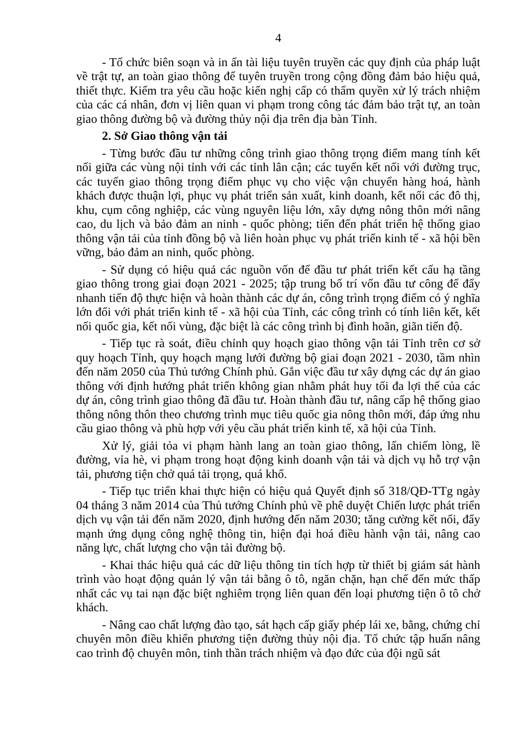4
- Tổ chức biên soạn và in ấn tài liệu tuyên truyền các quy định của pháp luật về trật tự, an toàn giao thông để tuyên truyền trong cộng đồng đảm bảo hiệu quả, thiết thực. Kiểm tra yêu cầu hoặc kiến nghị cấp có thẩm quyền xử lý trách nhiệm của các cá nhân, đơn vị liên quan vi phạm trong công tác đảm bảo trật tự, an toàn giao thông đường bộ và đường thủy nội địa trên địa bàn Tỉnh.
2. Sở Giao thông vận tải
- Từng bước đầu tư những công trình giao thông trọng điểm mang tính kết nối giữa các vùng nội tỉnh với các tỉnh lân cận; các tuyến kết nối với đường trục, các tuyến giao thông trọng điểm phục vụ cho việc vận chuyển hàng hoá, hành khách được thuận lợi, phục vụ phát triển sản xuất, kinh doanh, kết nối các đô thị, khu, cụm công nghiệp, các vùng nguyên liệu lớn, xây dựng nông thôn mới nâng cao, du lịch và bảo đảm an ninh - quốc phòng; tiến đến phát triển hệ thống giao thông vận tải của tỉnh đồng bộ và liên hoàn phục vụ phát triển kinh tế - xã hội bền vững, bảo đảm an ninh, quốc phòng.
- Sử dụng có hiệu quả các nguồn vốn để đầu tư phát triển kết cấu hạ tầng giao thông trong giai đoạn 2021 - 2025; tập trung bố trí vốn đầu tư công để đẩy nhanh tiến độ thực hiện và hoàn thành các dự án, công trình trọng điểm có ý nghĩa lớn đối với phát triển kinh tế - xã hội của Tỉnh, các công trình có tính liên kết, kết nối quốc gia, kết nối vùng, đặc biệt là các công trình bị đình hoãn, giãn tiến độ.
- Tiếp tục rà soát, điều chỉnh quy hoạch giao thông vận tải Tỉnh trên cơ sở quy hoạch Tỉnh, quy hoạch mạng lưới đường bộ giai đoạn 2021 - 2030, tầm nhìn đến năm 2050 của Thủ tướng Chính phủ. Gắn việc đầu tư xây dựng các dự án giao thông với định hướng phát triển không gian nhằm phát huy tối đa lợi thế của các dự án, công trình giao thông đã đầu tư. Hoàn thành đầu tư, nâng cấp hệ thống giao thông nông thôn theo chương trình mục tiêu quốc gia nông thôn mới, đáp ứng nhu cầu giao thông và phù hợp với yêu cầu phát triển kinh tế, xã hội của Tỉnh.
Xử lý, giải tỏa vi phạm hành lang an toàn giao thông, lấn chiếm lòng, lề đường, vỉa hè, vi phạm trong hoạt động kinh doanh vận tải và dịch vụ hỗ trợ vận tải, phương tiện chở quá tải trọng, quá khổ.
- Tiếp tục triển khai thực hiện có hiệu quả Quyết định số 318/QĐ-TTg ngày 04 tháng 3 năm 2014 của Thủ tướng Chính phủ về phê duyệt Chiến lược phát triển dịch vụ vận tải đến năm 2020, định hướng đến năm 2030; tăng cường kết nối, đẩy mạnh ứng dụng công nghệ thông tin, hiện đại hoá điều hành vận tải, nâng cao năng lực, chất lượng cho vận tải đường bộ.
- Khai thác hiệu quả các dữ liệu thông tin tích hợp từ thiết bị giám sát hành trình vào hoạt động quản lý vận tải bằng ô tô, ngăn chặn, hạn chế đến mức thấp nhất các vụ tai nạn đặc biệt nghiêm trọng liên quan đến loại phương tiện ô tô chở khách.
- Nâng cao chất lượng đào tạo, sát hạch cấp giấy phép lái xe, bằng, chứng chỉ chuyên môn điều khiển phương tiện đường thủy nội địa. Tổ chức tập huấn nâng cao trình độ chuyên môn, tinh thần trách nhiệm và đạo đức của đội ngũ sát